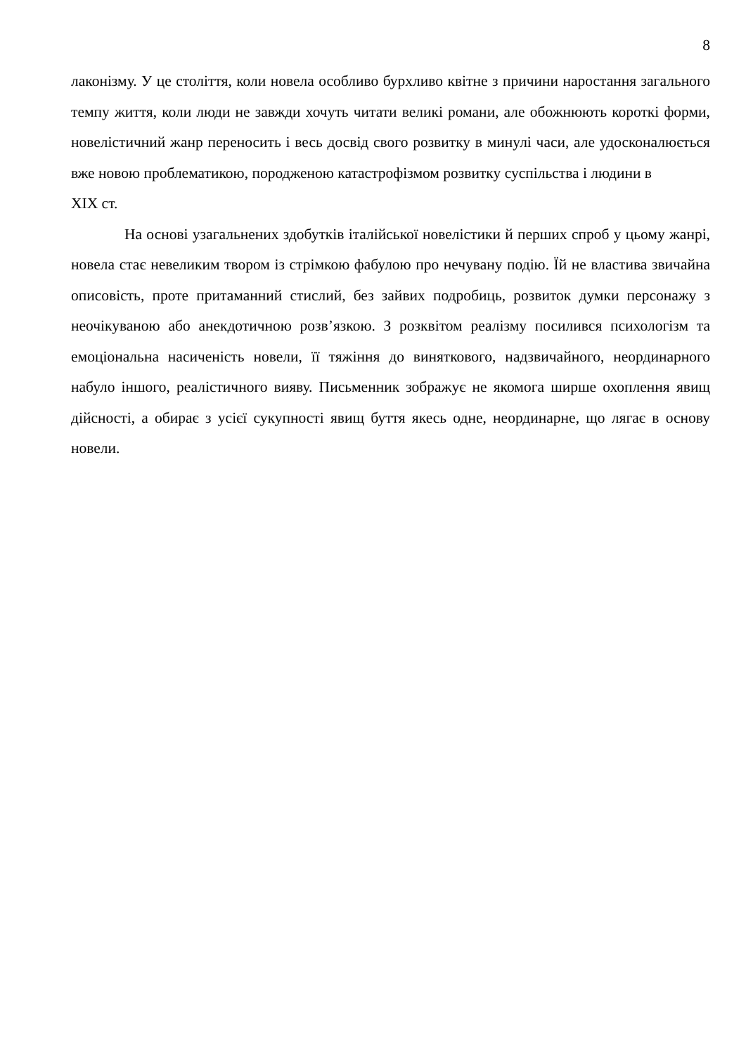8
лаконізму. У це століття, коли новела особливо бурхливо квітне з причини наростання загального темпу життя, коли люди не завжди хочуть читати великі романи, але обожнюють короткі форми, новелістичний жанр переносить і весь досвід свого розвитку в минулі часи, але удосконалюється вже новою проблематикою, породженою катастрофізмом розвитку суспільства і людини в
XIX ст.
На основі узагальнених здобутків італійської новелістики й перших спроб у цьому жанрі, новела стає невеликим твором із стрімкою фабулою про нечувану подію. Їй не властива звичайна описовість, проте притаманний стислий, без зайвих подробиць, розвиток думки персонажу з неочікуваною або анекдотичною розв’язкою. З розквітом реалізму посилився психологізм та емоціональна насиченість новели, її тяжіння до виняткового, надзвичайного, неординарного набуло іншого, реалістичного вияву. Письменник зображує не якомога ширше охоплення явищ дійсності, а обирає з усієї сукупності явищ буття якесь одне, неординарне, що лягає в основу новели.